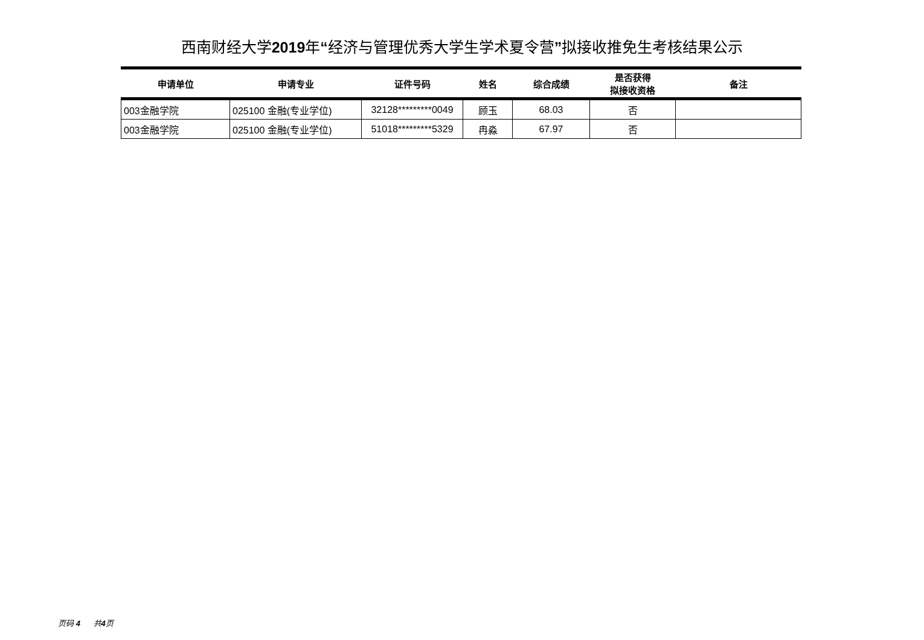西南财经大学2019年“经济与管理优秀大学生学术夏令营”拟接收推免生考核结果公示
| 申请单位 | 申请专业 | 证件号码 | 姓名 | 综合成绩 | 是否获得 拟接收资格 | 备注 |
| --- | --- | --- | --- | --- | --- | --- |
| 003金融学院 | 025100 金融(专业学位) | 32128*********0049 | 顾玉 | 68.03 | 否 | |
| 003金融学院 | 025100 金融(专业学位) | 51018*********5329 | 冉淼 | 67.97 | 否 | |
页码 4 共4页